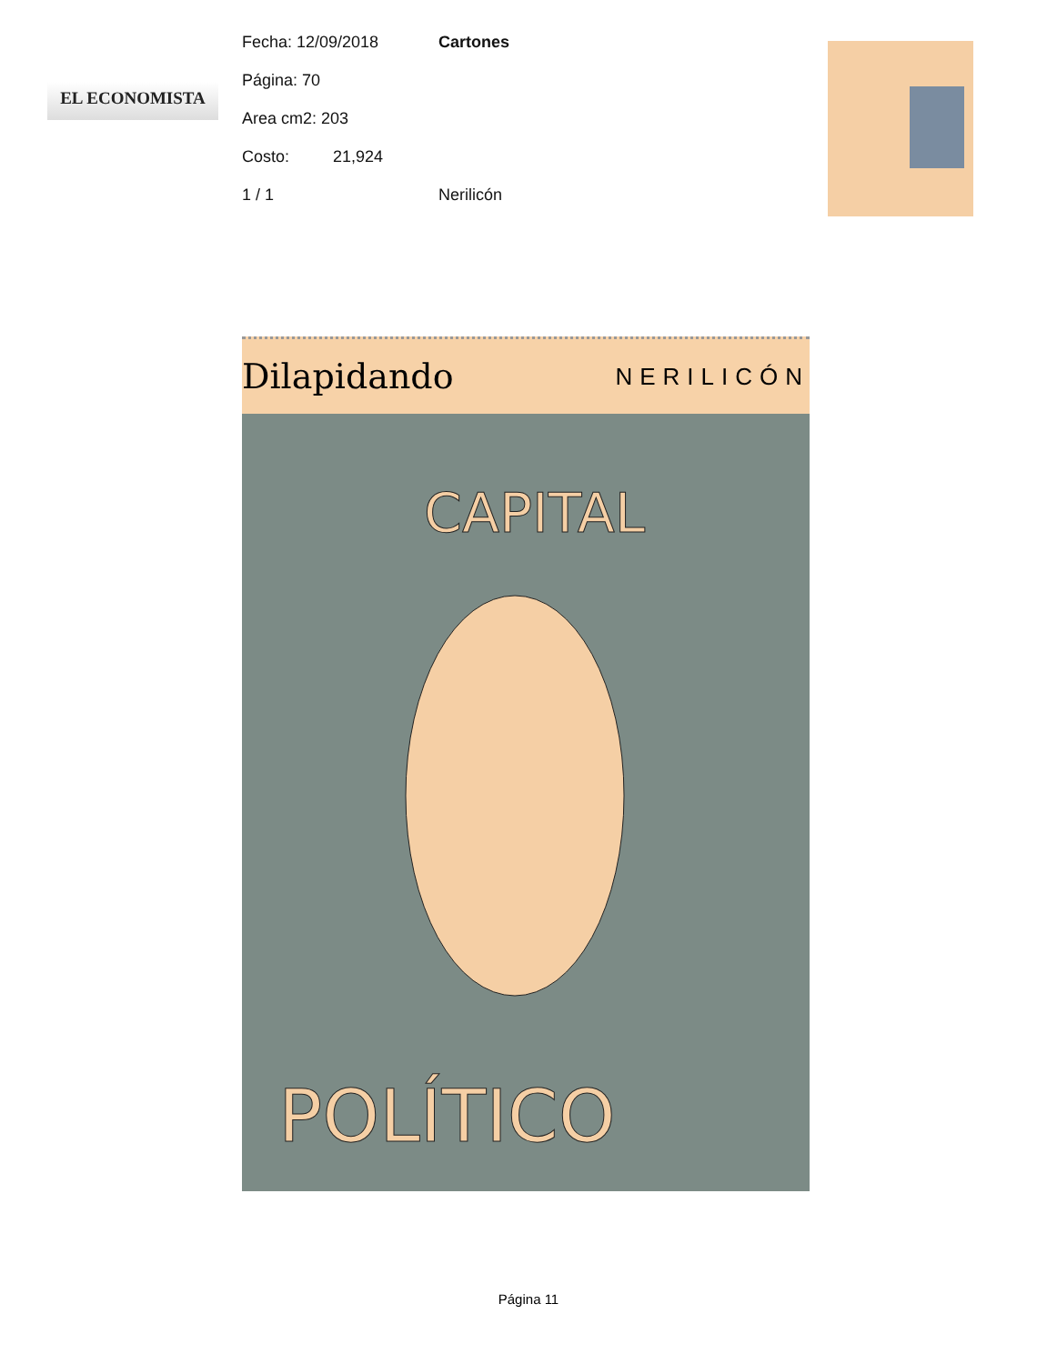EL ECONOMISTA
Fecha: 12/09/2018 Cartones
Página: 70
Area cm2: 203
Costo: 21,924
1 / 1 Nerilicón
Dilapidando
NERILICÓN
CAPITAL
POLÍTICO
Página 11